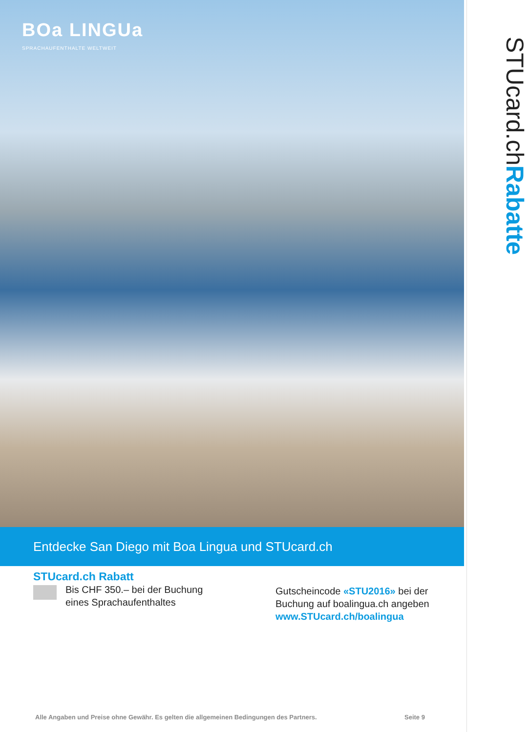BOa LINGUa
SPRACHAUFENTHALTE WELTWEIT
STUcard.chRabatte
Entdecke San Diego mit Boa Lingua und STUcard.ch
STUcard.ch Rabatt
Bis CHF 350.– bei der Buchung
eines Sprachaufenthaltes
Gutscheincode «STU2016» bei der
Buchung auf boalingua.ch angeben
www.STUcard.ch/boalingua
Alle Angaben und Preise ohne Gewähr. Es gelten die allgemeinen Bedingungen des Partners.
Seite 9